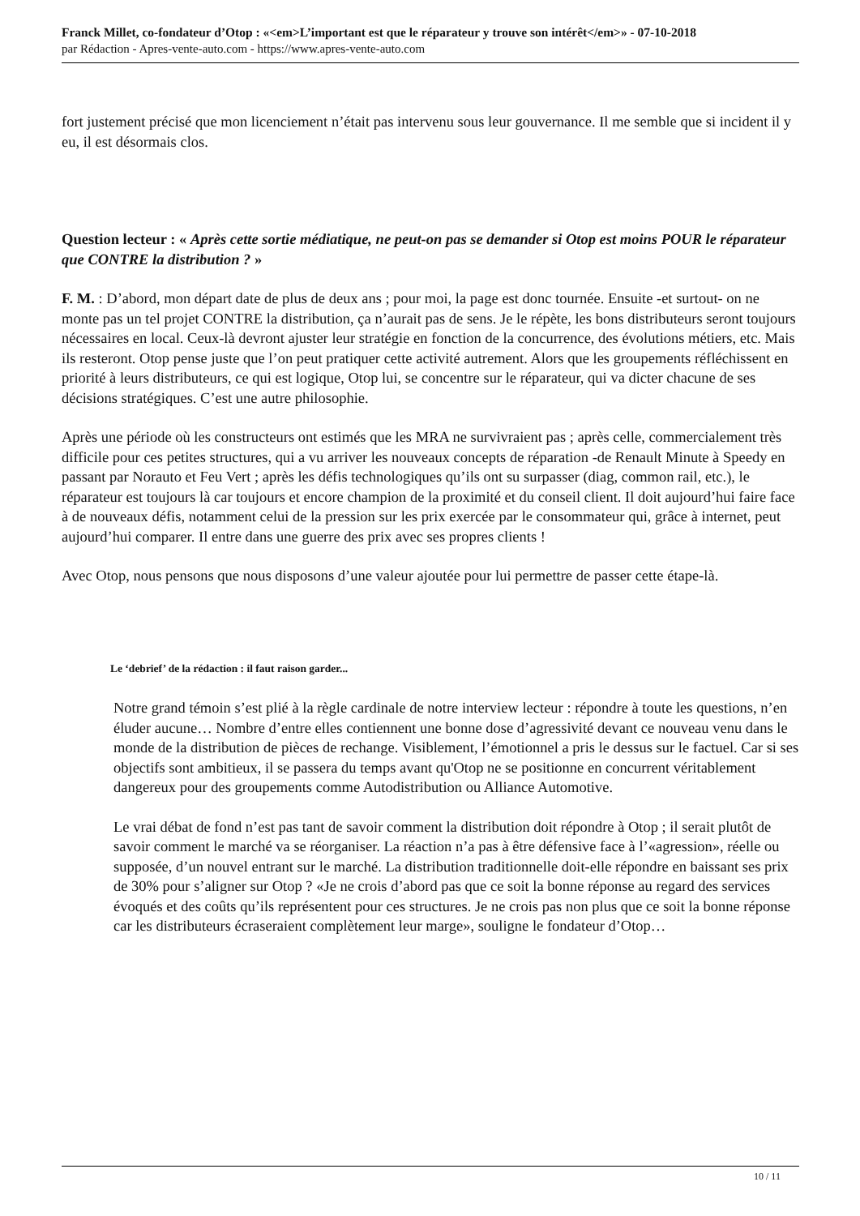Franck Millet, co-fondateur d’Otop : «<em>L’important est que le réparateur y trouve son intérêt</em>» - 07-10-2018
par Rédaction - Apres-vente-auto.com - https://www.apres-vente-auto.com
fort justement précisé que mon licenciement n’était pas intervenu sous leur gouvernance. Il me semble que si incident il y eu, il est désormais clos.
Question lecteur : « Après cette sortie médiatique, ne peut-on pas se demander si Otop est moins POUR le réparateur que CONTRE la distribution ? »
F. M. : D’abord, mon départ date de plus de deux ans ; pour moi, la page est donc tournée. Ensuite -et surtout- on ne monte pas un tel projet CONTRE la distribution, ça n’aurait pas de sens. Je le répète, les bons distributeurs seront toujours nécessaires en local. Ceux-là devront ajuster leur stratégie en fonction de la concurrence, des évolutions métiers, etc. Mais ils resteront. Otop pense juste que l’on peut pratiquer cette activité autrement. Alors que les groupements réfléchissent en priorité à leurs distributeurs, ce qui est logique, Otop lui, se concentre sur le réparateur, qui va dicter chacune de ses décisions stratégiques. C’est une autre philosophie.
Après une période où les constructeurs ont estimés que les MRA ne survivraient pas ; après celle, commercialement très difficile pour ces petites structures, qui a vu arriver les nouveaux concepts de réparation -de Renault Minute à Speedy en passant par Norauto et Feu Vert ; après les défis technologiques qu’ils ont su surpasser (diag, common rail, etc.), le réparateur est toujours là car toujours et encore champion de la proximité et du conseil client. Il doit aujourd’hui faire face à de nouveaux défis, notamment celui de la pression sur les prix exercée par le consommateur qui, grâce à internet, peut aujourd’hui comparer. Il entre dans une guerre des prix avec ses propres clients !
Avec Otop, nous pensons que nous disposons d’une valeur ajoutée pour lui permettre de passer cette étape-là.
Le ‘debrief’ de la rédaction : il faut raison garder...
Notre grand témoin s’est plié à la règle cardinale de notre interview lecteur : répondre à toute les questions, n’en éluder aucune… Nombre d’entre elles contiennent une bonne dose d’agressivité devant ce nouveau venu dans le monde de la distribution de pièces de rechange. Visiblement, l’émotionnel a pris le dessus sur le factuel. Car si ses objectifs sont ambitieux, il se passera du temps avant qu'Otop ne se positionne en concurrent véritablement dangereux pour des groupements comme Autodistribution ou Alliance Automotive.
Le vrai débat de fond n’est pas tant de savoir comment la distribution doit répondre à Otop ; il serait plutôt de savoir comment le marché va se réorganiser. La réaction n’a pas à être défensive face à l’«agression», réelle ou supposée, d’un nouvel entrant sur le marché. La distribution traditionnelle doit-elle répondre en baissant ses prix de 30% pour s’aligner sur Otop ? «Je ne crois d’abord pas que ce soit la bonne réponse au regard des services évoqués et des coûts qu’ils représentent pour ces structures. Je ne crois pas non plus que ce soit la bonne réponse car les distributeurs écraseraient complètement leur marge», souligne le fondateur d’Otop…
10 / 11